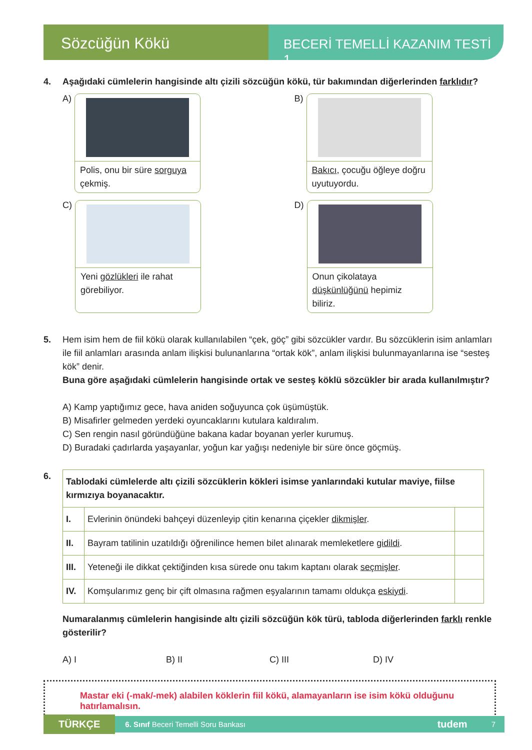Sözcüğün Kökü
BECERİ TEMELLİ KAZANIM TESTİ 1
4. Aşağıdaki cümlelerin hangisinde altı çizili sözcüğün kökü, tür bakımından diğerlerinden farklıdır?
A)
Polis, onu bir süre sorguya çekmiş.
B)
Bakıcı, çocuğu öğleye doğru uyutuyordu.
C)
Yeni gözlükleri ile rahat görebiliyor.
D)
Onun çikolataya düşkünlüğünü hepimiz biliriz.
5. Hem isim hem de fiil kökü olarak kullanılabilen “çek, göç” gibi sözcükler vardır. Bu sözcüklerin isim anlamları ile fiil anlamları arasında anlam ilişkisi bulunanlarına “ortak kök”, anlam ilişkisi bulunmayanlarına ise “sesteş kök” denir.
Buna göre aşağıdaki cümlelerin hangisinde ortak ve sesteş köklü sözcükler bir arada kullanılmıştır?
A) Kamp yaptığımız gece, hava aniden soğuyunca çok üşümüştük.
B) Misafirler gelmeden yerdeki oyuncaklarını kutulara kaldıralım.
C) Sen rengin nasıl göründüğüne bakana kadar boyanan yerler kurumuş.
D) Buradaki çadırlarda yaşayanlar, yoğun kar yağışı nedeniyle bir süre önce göçmüş.
6.
| Tablodaki cümlelerde altı çizili sözcüklerin kökleri isimse yanlarındaki kutular maviye, fiilse kırmızıya boyanacaktır. | | |
| I. | Evlerinin önündeki bahçeyi düzenleyip çitin kenarına çiçekler dikmişler . | |
| II. | Bayram tatilinin uzatıldığı öğrenilince hemen bilet alınarak memleketlere gidildi . | |
| III. | Yeteneği ile dikkat çektiğinden kısa sürede onu takım kaptanı olarak seçmişler . | |
| IV. | Komşularımız genç bir çift olmasına rağmen eşyalarının tamamı oldukça eskiydi . | |
Numaralanmış cümlelerin hangisinde altı çizili sözcüğün kök türü, tabloda diğerlerinden farklı renkle gösterilir?
A) I B) II C) III D) IV
Mastar eki (-mak/-mek) alabilen köklerin fiil kökü, alamayanların ise isim kökü olduğunu hatırlamalısın.
TÜRKÇE 6. Sınıf Beceri Temelli Soru Bankası tudem 7